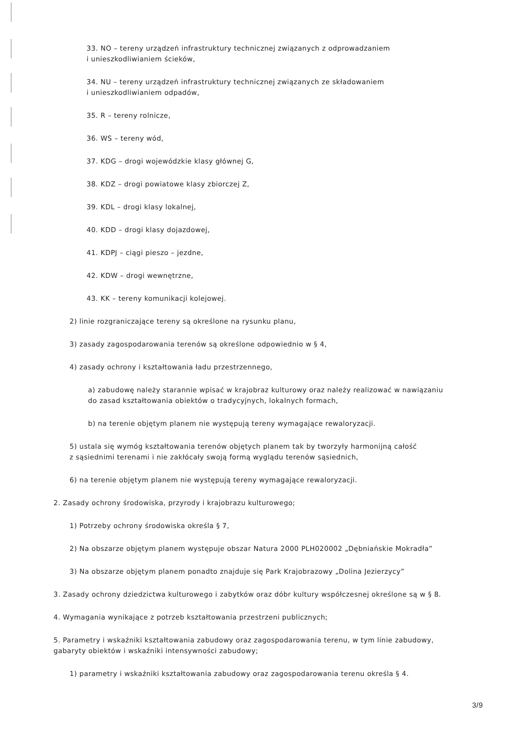33. NO – tereny urządzeń infrastruktury technicznej związanych z odprowadzaniem
i unieszkodliwianiem ścieków,
34. NU – tereny urządzeń infrastruktury technicznej związanych ze składowaniem
i unieszkodliwianiem odpadów,
35. R – tereny rolnicze,
36. WS – tereny wód,
37. KDG – drogi wojewódzkie klasy głównej G,
38. KDZ – drogi powiatowe klasy zbiorczej Z,
39. KDL – drogi klasy lokalnej,
40. KDD – drogi klasy dojazdowej,
41. KDPJ – ciągi pieszo – jezdne,
42. KDW – drogi wewnętrzne,
43. KK – tereny komunikacji kolejowej.
2) linie rozgraniczające tereny są określone na rysunku planu,
3) zasady zagospodarowania terenów są określone odpowiednio w § 4,
4) zasady ochrony i kształtowania ładu przestrzennego,
a) zabudowę należy starannie wpisać w krajobraz kulturowy oraz należy realizować w nawiązaniu
do zasad kształtowania obiektów o tradycyjnych, lokalnych formach,
b) na terenie objętym planem nie występują tereny wymagające rewaloryzacji.
5) ustala się wymóg kształtowania terenów objętych planem tak by tworzyły harmonijną całość
z sąsiednimi terenami i nie zakłócały swoją formą wyglądu terenów sąsiednich,
6) na terenie objętym planem nie występują tereny wymagające rewaloryzacji.
2. Zasady ochrony środowiska, przyrody i krajobrazu kulturowego;
1) Potrzeby ochrony środowiska określa § 7,
2) Na obszarze objętym planem występuje obszar Natura 2000 PLH020002 „Dębniańskie Mokradła”
3) Na obszarze objętym planem ponadto znajduje się Park Krajobrazowy „Dolina Jezierzycy”
3. Zasady ochrony dziedzictwa kulturowego i zabytków oraz dóbr kultury współczesnej określone są w § 8.
4. Wymagania wynikające z potrzeb kształtowania przestrzeni publicznych;
5. Parametry i wskaźniki kształtowania zabudowy oraz zagospodarowania terenu, w tym linie zabudowy,
gabaryty obiektów i wskaźniki intensywności zabudowy;
1) parametry i wskaźniki kształtowania zabudowy oraz zagospodarowania terenu określa § 4.
3/9